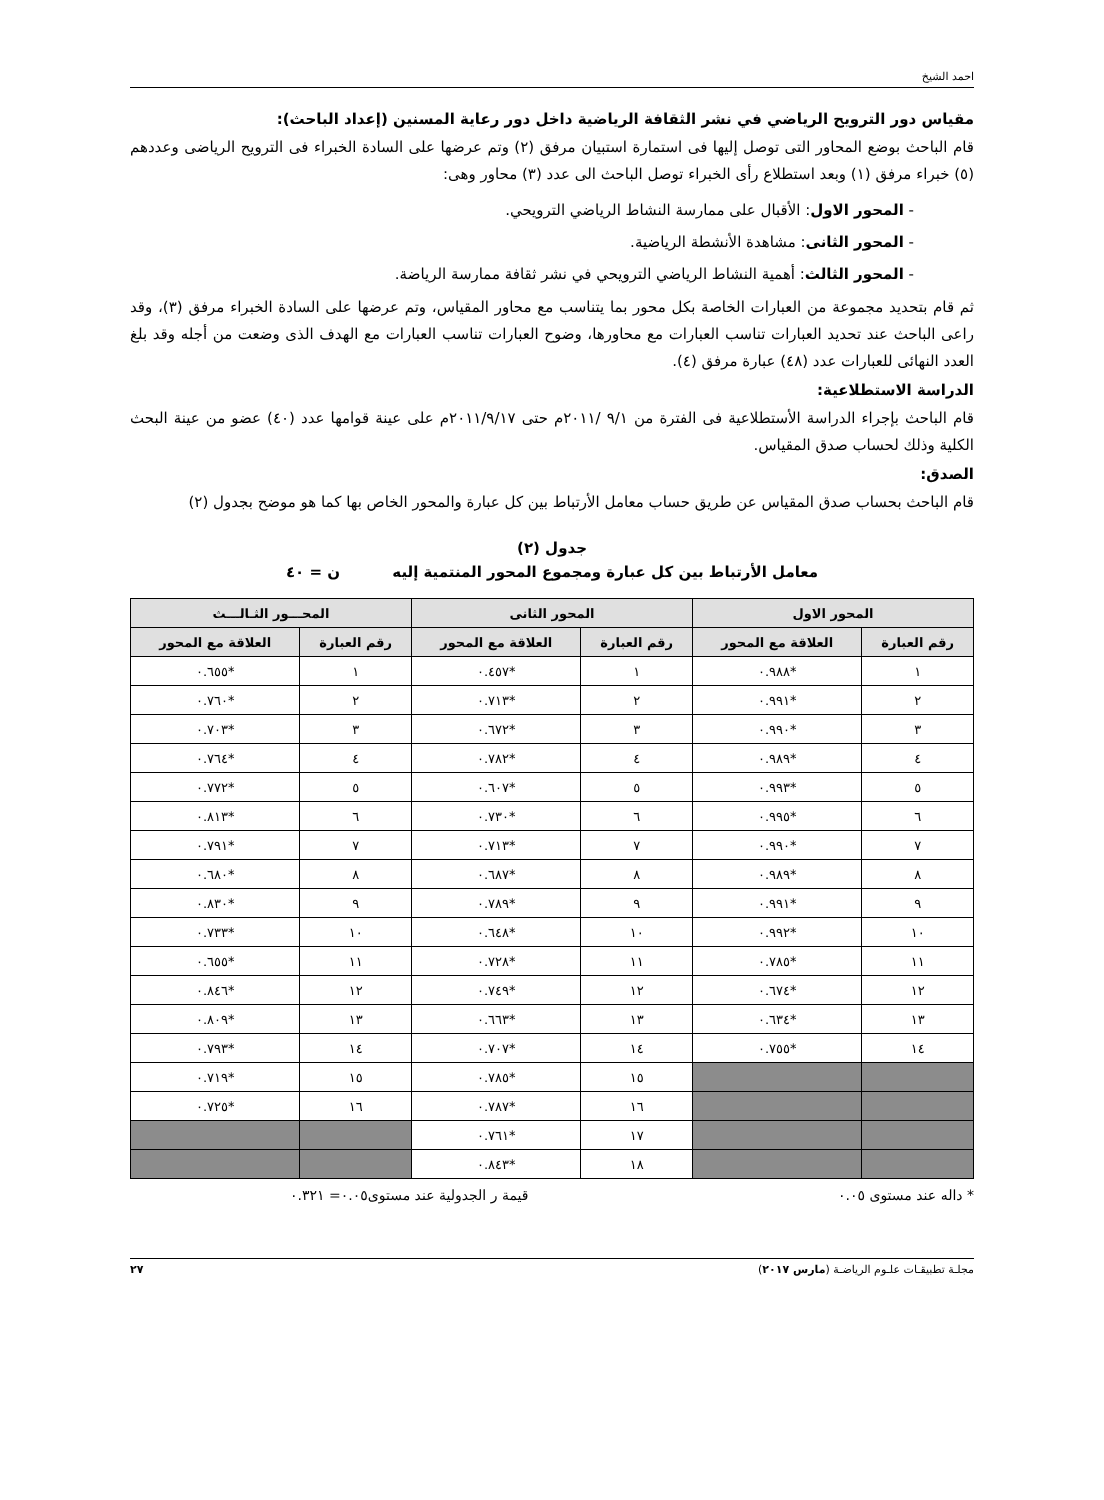احمد الشيخ
مقياس دور الترويح الرياضي في نشر الثقافة الرياضية داخل دور رعاية المسنين (إعداد الباحث):
قام الباحث بوضع المحاور التى توصل إليها فى استمارة استبيان مرفق (٢) وتم عرضها على السادة الخبراء فى الترويح الرياضى وعددهم (٥) خبراء مرفق (١) وبعد استطلاع رأى الخبراء توصل الباحث الى عدد (٣) محاور وهى:
- المحور الاول: الأقبال على ممارسة النشاط الرياضي الترويحي.
- المحور الثانى: مشاهدة الأنشطة الرياضية.
- المحور الثالث: أهمية النشاط الرياضي الترويحي في نشر ثقافة ممارسة الرياضة.
ثم قام بتحديد مجموعة من العبارات الخاصة بكل محور بما يتناسب مع محاور المقياس، وتم عرضها على السادة الخبراء مرفق (٣)، وقد راعى الباحث عند تحديد العبارات تناسب العبارات مع محاورها، وضوح العبارات تناسب العبارات مع الهدف الذى وضعت من أجله وقد بلغ العدد النهائى للعبارات عدد (٤٨) عبارة مرفق (٤).
الدراسة الاستطلاعية:
قام الباحث بإجراء الدراسة الأستطلاعية فى الفترة من ٩/١ /٢٠١١م حتى ٢٠١١/٩/١٧م على عينة قوامها عدد (٤٠) عضو من عينة البحث الكلية وذلك لحساب صدق المقياس.
الصدق:
قام الباحث بحساب صدق المقياس عن طريق حساب معامل الأرتباط بين كل عبارة والمحور الخاص بها كما هو موضح بجدول (٢)
جدول (٢)
معامل الأرتباط بين كل عبارة ومجموع المحور المنتمية إليه ن = ٤٠
| المحور الاول | | المحور الثانى | | المحـــور الثـالـــث | |
| --- | --- | --- | --- | --- | --- |
| رقم العبارة | العلاقة مع المحور | رقم العبارة | العلاقة مع المحور | رقم العبارة | العلاقة مع المحور |
| ١ | *٠.٩٨٨ | ١ | *٠.٤٥٧ | ١ | *٠.٦٥٥ |
| ٢ | *٠.٩٩١ | ٢ | *٠.٧١٣ | ٢ | *٠.٧٦٠ |
| ٣ | *٠.٩٩٠ | ٣ | *٠.٦٧٢ | ٣ | *٠.٧٠٣ |
| ٤ | *٠.٩٨٩ | ٤ | *٠.٧٨٢ | ٤ | *٠.٧٦٤ |
| ٥ | *٠.٩٩٣ | ٥ | *٠.٦٠٧ | ٥ | *٠.٧٧٢ |
| ٦ | *٠.٩٩٥ | ٦ | *٠.٧٣٠ | ٦ | *٠.٨١٣ |
| ٧ | *٠.٩٩٠ | ٧ | *٠.٧١٣ | ٧ | *٠.٧٩١ |
| ٨ | *٠.٩٨٩ | ٨ | *٠.٦٨٧ | ٨ | *٠.٦٨٠ |
| ٩ | *٠.٩٩١ | ٩ | *٠.٧٨٩ | ٩ | *٠.٨٣٠ |
| ١٠ | *٠.٩٩٢ | ١٠ | *٠.٦٤٨ | ١٠ | *٠.٧٣٣ |
| ١١ | *٠.٧٨٥ | ١١ | *٠.٧٢٨ | ١١ | *٠.٦٥٥ |
| ١٢ | *٠.٦٧٤ | ١٢ | *٠.٧٤٩ | ١٢ | *٠.٨٤٦ |
| ١٣ | *٠.٦٣٤ | ١٣ | *٠.٦٦٣ | ١٣ | *٠.٨٠٩ |
| ١٤ | *٠.٧٥٥ | ١٤ | *٠.٧٠٧ | ١٤ | *٠.٧٩٣ |
| | | ١٥ | *٠.٧٨٥ | ١٥ | *٠.٧١٩ |
| | | ١٦ | *٠.٧٨٧ | ١٦ | *٠.٧٢٥ |
| | | ١٧ | *٠.٧٦١ | | |
| | | ١٨ | *٠.٨٤٣ | | |
* داله عند مستوى ٠.٠٥ قيمة ر الجدولية عند مستوى٠.٠٥= ٠.٣٢١
مجلـة تطبيقـات علـوم الرياضـة (مارس ٢٠١٧) ٢٧